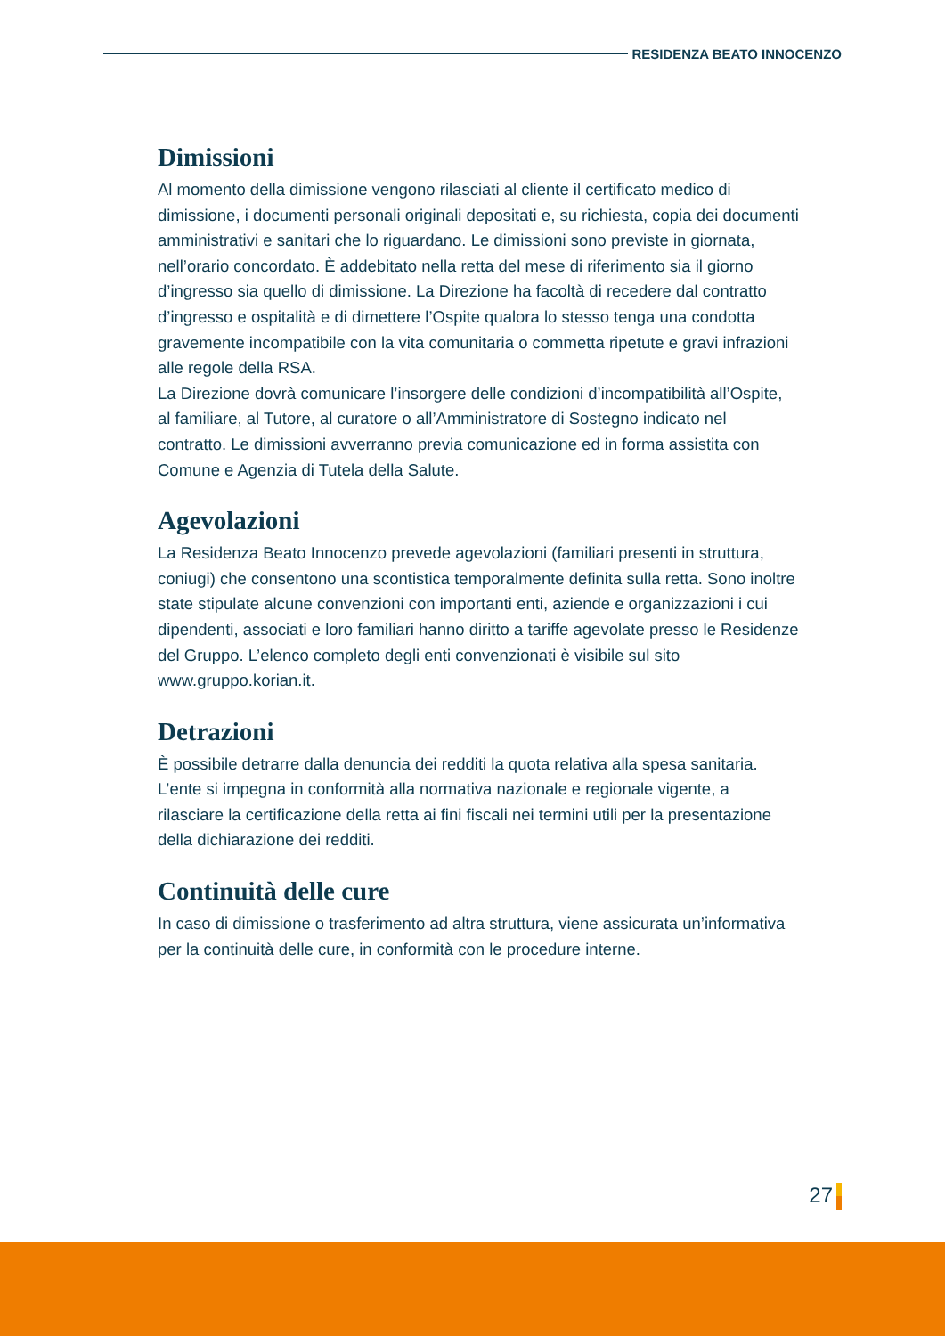RESIDENZA BEATO INNOCENZO
Dimissioni
Al momento della dimissione vengono rilasciati al cliente il certificato medico di dimissione, i documenti personali originali depositati e, su richiesta, copia dei documenti amministrativi e sanitari che lo riguardano. Le dimissioni sono previste in giornata, nell’orario concordato. È addebitato nella retta del mese di riferimento sia il giorno d’ingresso sia quello di dimissione. La Direzione ha facoltà di recedere dal contratto d’ingresso e ospitalità e di dimettere l’Ospite qualora lo stesso tenga una condotta gravemente incompatibile con la vita comunitaria o commetta ripetute e gravi infrazioni alle regole della RSA.
La Direzione dovrà comunicare l’insorgere delle condizioni d’incompatibilità all’Ospite, al familiare, al Tutore, al curatore o all’Amministratore di Sostegno indicato nel contratto. Le dimissioni avverranno previa comunicazione ed in forma assistita con Comune e Agenzia di Tutela della Salute.
Agevolazioni
La Residenza Beato Innocenzo prevede agevolazioni (familiari presenti in struttura, coniugi) che consentono una scontistica temporalmente definita sulla retta. Sono inoltre state stipulate alcune convenzioni con importanti enti, aziende e organizzazioni i cui dipendenti, associati e loro familiari hanno diritto a tariffe agevolate presso le Residenze del Gruppo. L’elenco completo degli enti convenzionati è visibile sul sito www.gruppo.korian.it.
Detrazioni
È possibile detrarre dalla denuncia dei redditi la quota relativa alla spesa sanitaria. L’ente si impegna in conformità alla normativa nazionale e regionale vigente, a rilasciare la certificazione della retta ai fini fiscali nei termini utili per la presentazione della dichiarazione dei redditi.
Continuità delle cure
In caso di dimissione o trasferimento ad altra struttura, viene assicurata un’informativa per la continuità delle cure, in conformità con le procedure interne.
27